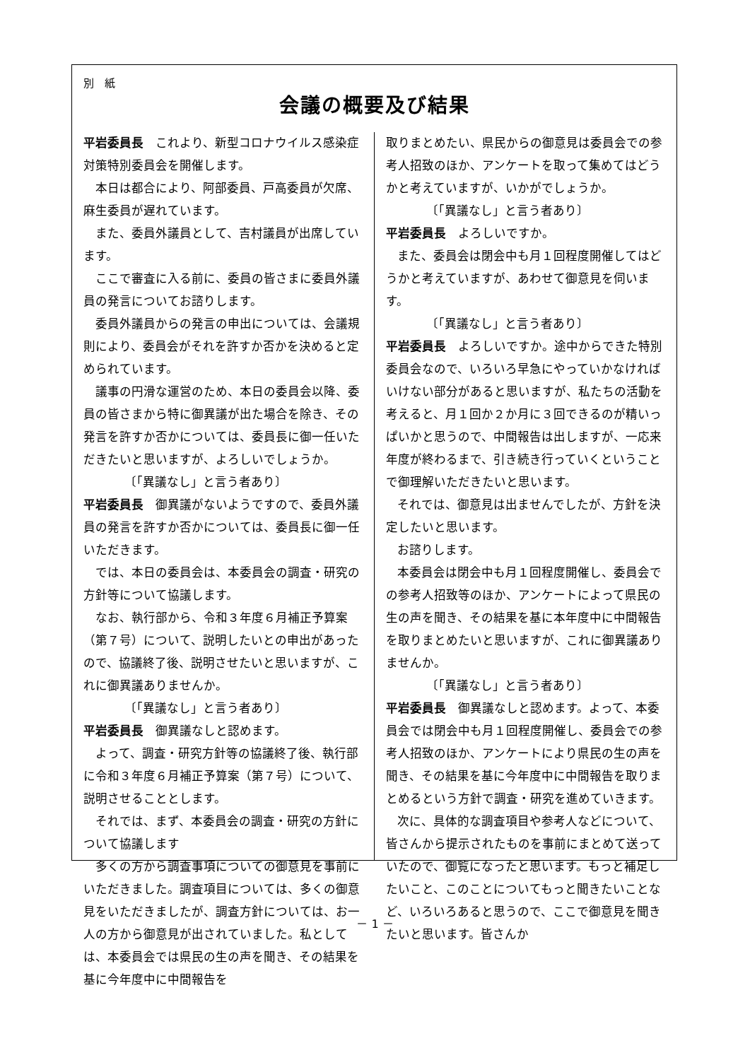別　紙
会議の概要及び結果
平岩委員長　これより、新型コロナウイルス感染症対策特別委員会を開催します。
本日は都合により、阿部委員、戸高委員が欠席、麻生委員が遅れています。
また、委員外議員として、吉村議員が出席しています。
ここで審査に入る前に、委員の皆さまに委員外議員の発言についてお諮りします。
委員外議員からの発言の申出については、会議規則により、委員会がそれを許すか否かを決めると定められています。
議事の円滑な運営のため、本日の委員会以降、委員の皆さまから特に御異議が出た場合を除き、その発言を許すか否かについては、委員長に御一任いただきたいと思いますが、よろしいでしょうか。
〔「異議なし」と言う者あり〕
平岩委員長　御異議がないようですので、委員外議員の発言を許すか否かについては、委員長に御一任いただきます。
では、本日の委員会は、本委員会の調査・研究の方針等について協議します。
なお、執行部から、令和３年度６月補正予算案（第７号）について、説明したいとの申出があったので、協議終了後、説明させたいと思いますが、これに御異議ありませんか。
〔「異議なし」と言う者あり〕
平岩委員長　御異議なしと認めます。
よって、調査・研究方針等の協議終了後、執行部に令和３年度６月補正予算案（第７号）について、説明させることとします。
それでは、まず、本委員会の調査・研究の方針について協議します
多くの方から調査事項についての御意見を事前にいただきました。調査項目については、多くの御意見をいただきましたが、調査方針については、お一人の方から御意見が出されていました。私としては、本委員会では県民の生の声を聞き、その結果を基に今年度中に中間報告を
取りまとめたい、県民からの御意見は委員会での参考人招致のほか、アンケートを取って集めてはどうかと考えていますが、いかがでしょうか。
〔「異議なし」と言う者あり〕
平岩委員長　よろしいですか。
また、委員会は閉会中も月１回程度開催してはどうかと考えていますが、あわせて御意見を伺います。
〔「異議なし」と言う者あり〕
平岩委員長　よろしいですか。途中からできた特別委員会なので、いろいろ早急にやっていかなければいけない部分があると思いますが、私たちの活動を考えると、月１回か２か月に３回できるのが精いっぱいかと思うので、中間報告は出しますが、一応来年度が終わるまで、引き続き行っていくということで御理解いただきたいと思います。
それでは、御意見は出ませんでしたが、方針を決定したいと思います。
お諮りします。
本委員会は閉会中も月１回程度開催し、委員会での参考人招致等のほか、アンケートによって県民の生の声を聞き、その結果を基に本年度中に中間報告を取りまとめたいと思いますが、これに御異議ありませんか。
〔「異議なし」と言う者あり〕
平岩委員長　御異議なしと認めます。よって、本委員会では閉会中も月１回程度開催し、委員会での参考人招致のほか、アンケートにより県民の生の声を聞き、その結果を基に今年度中に中間報告を取りまとめるという方針で調査・研究を進めていきます。
次に、具体的な調査項目や参考人などについて、皆さんから提示されたものを事前にまとめて送っていたので、御覧になったと思います。もっと補足したいこと、このことについてもっと聞きたいことなど、いろいろあると思うので、ここで御意見を聞きたいと思います。皆さんか
－ 1 －